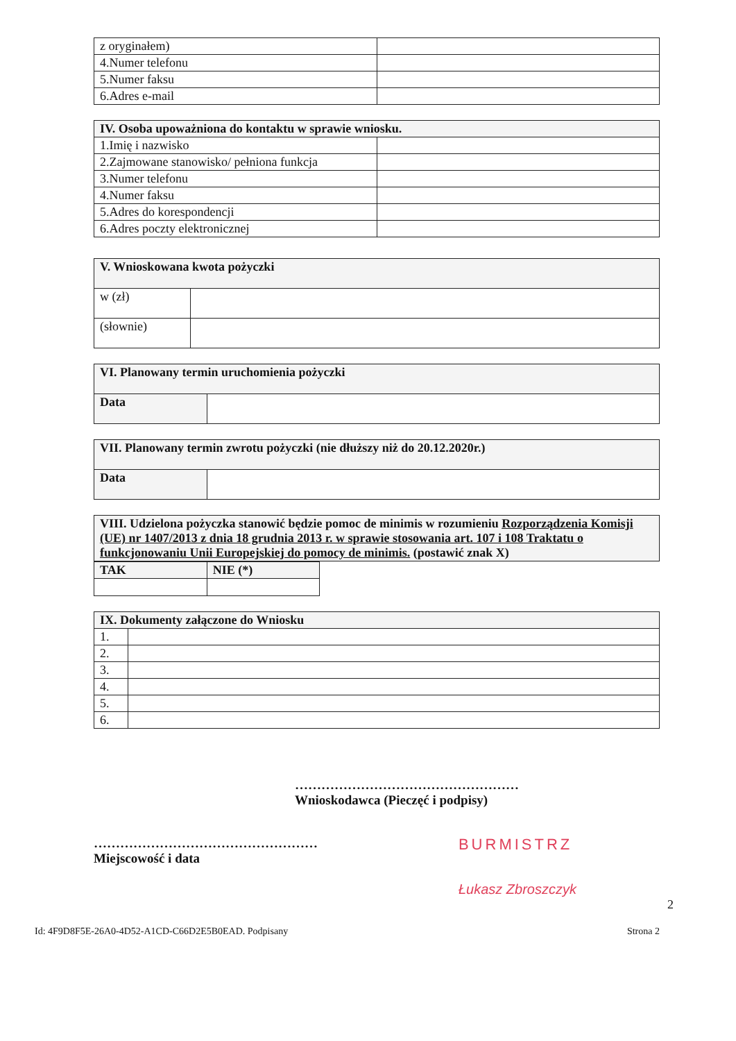| z oryginałem) | |
| 4.Numer telefonu | |
| 5.Numer faksu | |
| 6.Adres e-mail | |
| IV. Osoba upoważniona do kontaktu w sprawie wniosku. | |
| --- | --- |
| 1.Imię i nazwisko | |
| 2.Zajmowane stanowisko/ pełniona funkcja | |
| 3.Numer telefonu | |
| 4.Numer faksu | |
| 5.Adres do korespondencji | |
| 6.Adres poczty elektronicznej | |
| V. Wnioskowana kwota pożyczki | |
| --- | --- |
| w (zł) | |
| (słownie) | |
| VI. Planowany termin uruchomienia pożyczki | |
| --- | --- |
| Data | |
| VII. Planowany termin zwrotu pożyczki (nie dłuższy niż do 20.12.2020r.) | |
| --- | --- |
| Data | |
| VIII. Udzielona pożyczka stanowić będzie pomoc de minimis w rozumieniu Rozporządzenia Komisji (UE) nr 1407/2013 z dnia 18 grudnia 2013 r. w sprawie stosowania art. 107 i 108 Traktatu o funkcjonowaniu Unii Europejskiej do pomocy de minimis. (postawić znak X) |
| --- |
| TAK | NIE (*) |
| --- | --- |
| IX. Dokumenty załączone do Wniosku | |
| --- | --- |
| 1. | |
| 2. | |
| 3. | |
| 4. | |
| 5. | |
| 6. | |
……………………………………………
Wnioskodawca (Pieczęć i podpisy)
……………………………………………
Miejscowość i data
BURMISTRZ
Łukasz Zbroszczyk
2
Id: 4F9D8F5E-26A0-4D52-A1CD-C66D2E5B0EAD. Podpisany Strona 2